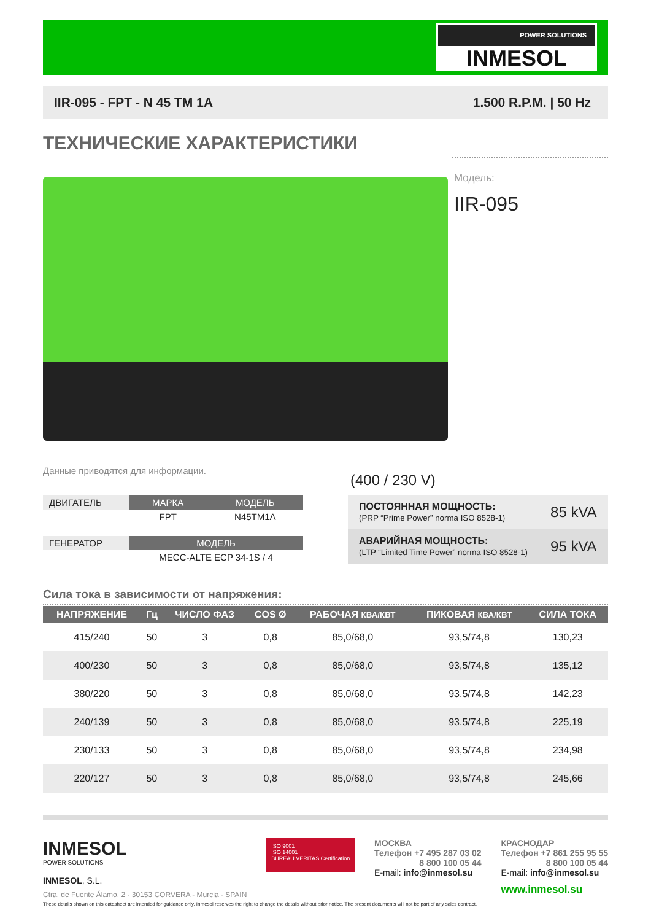POWER SOLUTIONS
INMESOL
IIR-095 - FPT - N 45 TM 1A 1.500 R.P.M. | 50 Hz
ТЕХНИЧЕСКИЕ ХАРАКТЕРИСТИКИ
Модель:
IIR-095
Данные приводятся для информации.
| ДВИГАТЕЛЬ | МАРКА | МОДЕЛЬ |
| | FPT | N45TM1A |
| ГЕНЕРАТОР | МОДЕЛЬ |
| | MECC-ALTE ECP 34-1S / 4 |
(400 / 230 V)
| ПОСТОЯННАЯ МОЩНОСТЬ: (PRP “Prime Power” norma ISO 8528-1) | 85 kVA |
| АВАРИЙНАЯ МОЩНОСТЬ: (LTP “Limited Time Power” norma ISO 8528-1) | 95 kVA |
Сила тока в зависимости от напряжения:
| НАПРЯЖЕНИЕ | Гц | ЧИСЛО ФАЗ | COS Ø | РАБОЧАЯ КВА/КВТ | ПИКОВАЯ КВА/КВТ | СИЛА ТОКА |
| --- | --- | --- | --- | --- | --- | --- |
| 415/240 | 50 | 3 | 0,8 | 85,0/68,0 | 93,5/74,8 | 130,23 |
| 400/230 | 50 | 3 | 0,8 | 85,0/68,0 | 93,5/74,8 | 135,12 |
| 380/220 | 50 | 3 | 0,8 | 85,0/68,0 | 93,5/74,8 | 142,23 |
| 240/139 | 50 | 3 | 0,8 | 85,0/68,0 | 93,5/74,8 | 225,19 |
| 230/133 | 50 | 3 | 0,8 | 85,0/68,0 | 93,5/74,8 | 234,98 |
| 220/127 | 50 | 3 | 0,8 | 85,0/68,0 | 93,5/74,8 | 245,66 |
INMESOL
POWER SOLUTIONS
INMESOL, S.L.
Ctra. de Fuente Álamo, 2 · 30153 CORVERA - Murcia · SPAIN
ISO 9001
ISO 14001
BUREAU VERITAS Certification
МОСКВА
Телефон +7 495 287 03 02
8 800 100 05 44
E-mail: info@inmesol.su
КРАСНОДАР
Телефон +7 861 255 95 55
8 800 100 05 44
E-mail: info@inmesol.su
www.inmesol.su
These details shown on this datasheet are intended for guidance only. Inmesol reserves the right to change the details without prior notice. The present documents will not be part of any sales contract.